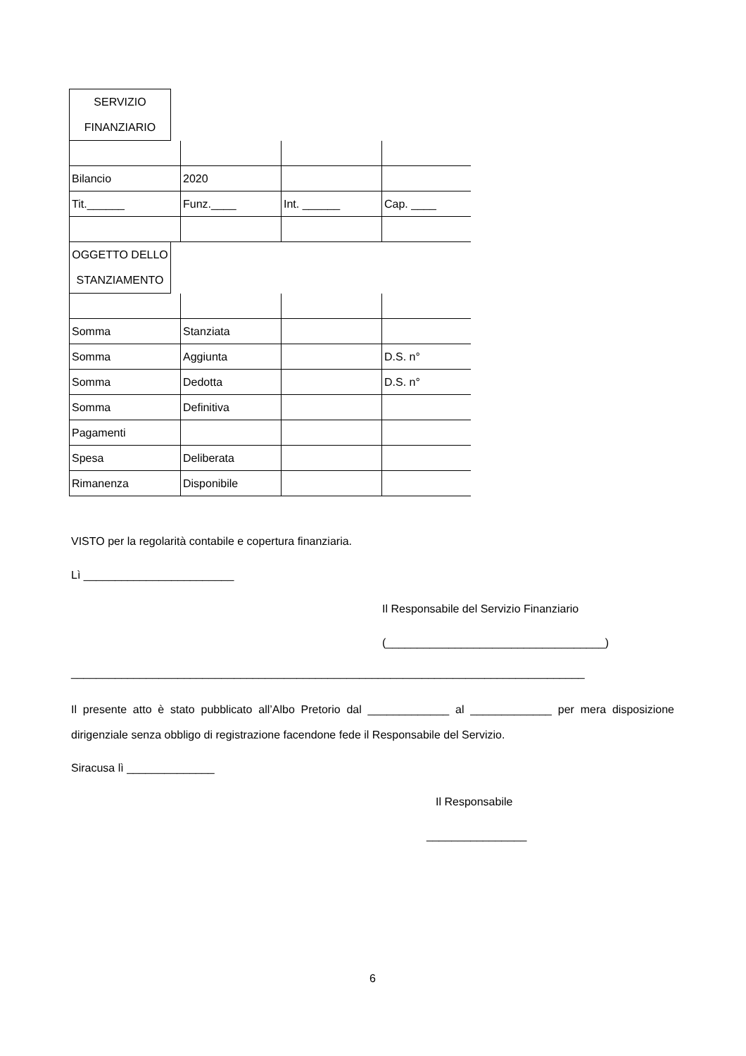SERVIZIO
FINANZIARIO
| Bilancio | 2020 | | |
| Tit.______ | Funz.____ | Int. ______ | Cap. ____ |
OGGETTO DELLO
STANZIAMENTO
| Somma | Stanziata | | |
| Somma | Aggiunta | | D.S. n° |
| Somma | Dedotta | | D.S. n° |
| Somma | Definitiva | | |
| Pagamenti | | | |
| Spesa | Deliberata | | |
| Rimanenza | Disponibile | | |
VISTO per la regolarità contabile e copertura finanziaria.
Lì ________________________
Il Responsabile del Servizio Finanziario
(___________________________________)
__________________________________________________________________________________
Il presente atto è stato pubblicato all’Albo Pretorio dal _____________ al _____________ per mera disposizione dirigenziale senza obbligo di registrazione facendone fede il Responsabile del Servizio.
Siracusa lì ______________
Il Responsabile
________________
6